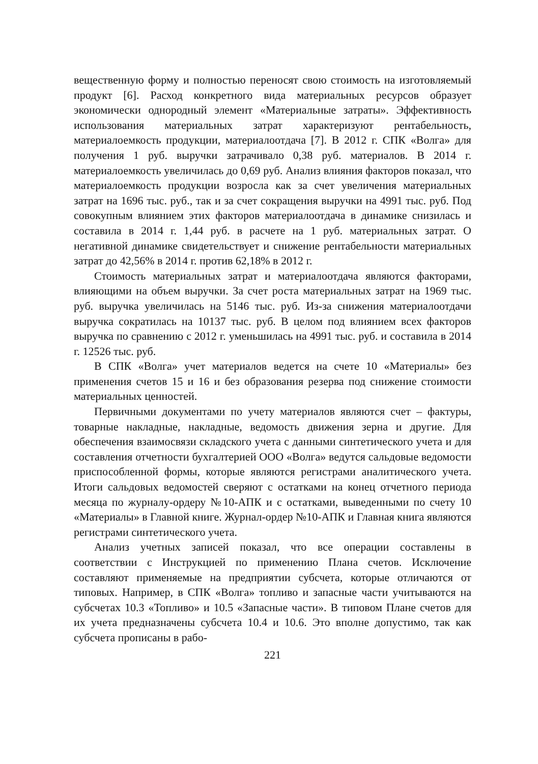вещественную форму и полностью переносят свою стоимость на изготовляемый продукт [6]. Расход конкретного вида материальных ресурсов образует экономически однородный элемент «Материальные затраты». Эффективность использования материальных затрат характеризуют рентабельность, материалоемкость продукции, материалоотдача [7]. В 2012 г. СПК «Волга» для получения 1 руб. выручки затрачивало 0,38 руб. материалов. В 2014 г. материалоемкость увеличилась до 0,69 руб. Анализ влияния факторов показал, что материалоемкость продукции возросла как за счет увеличения материальных затрат на 1696 тыс. руб., так и за счет сокращения выручки на 4991 тыс. руб. Под совокупным влиянием этих факторов материалоотдача в динамике снизилась и составила в 2014 г. 1,44 руб. в расчете на 1 руб. материальных затрат. О негативной динамике свидетельствует и снижение рентабельности материальных затрат до 42,56% в 2014 г. против 62,18% в 2012 г.
Стоимость материальных затрат и материалоотдача являются факторами, влияющими на объем выручки. За счет роста материальных затрат на 1969 тыс. руб. выручка увеличилась на 5146 тыс. руб. Из-за снижения материалоотдачи выручка сократилась на 10137 тыс. руб. В целом под влиянием всех факторов выручка по сравнению с 2012 г. уменьшилась на 4991 тыс. руб. и составила в 2014 г. 12526 тыс. руб.
В СПК «Волга» учет материалов ведется на счете 10 «Материалы» без применения счетов 15 и 16 и без образования резерва под снижение стоимости материальных ценностей.
Первичными документами по учету материалов являются счет – фактуры, товарные накладные, накладные, ведомость движения зерна и другие. Для обеспечения взаимосвязи складского учета с данными синтетического учета и для составления отчетности бухгалтерией ООО «Волга» ведутся сальдовые ведомости приспособленной формы, которые являются регистрами аналитического учета. Итоги сальдовых ведомостей сверяют с остатками на конец отчетного периода месяца по журналу-ордеру №10-АПК и с остатками, выведенными по счету 10 «Материалы» в Главной книге. Журнал-ордер №10-АПК и Главная книга являются регистрами синтетического учета.
Анализ учетных записей показал, что все операции составлены в соответствии с Инструкцией по применению Плана счетов. Исключение составляют применяемые на предприятии субсчета, которые отличаются от типовых. Например, в СПК «Волга» топливо и запасные части учитываются на субсчетах 10.3 «Топливо» и 10.5 «Запасные части». В типовом Плане счетов для их учета предназначены субсчета 10.4 и 10.6. Это вполне допустимо, так как субсчета прописаны в рабо-
221